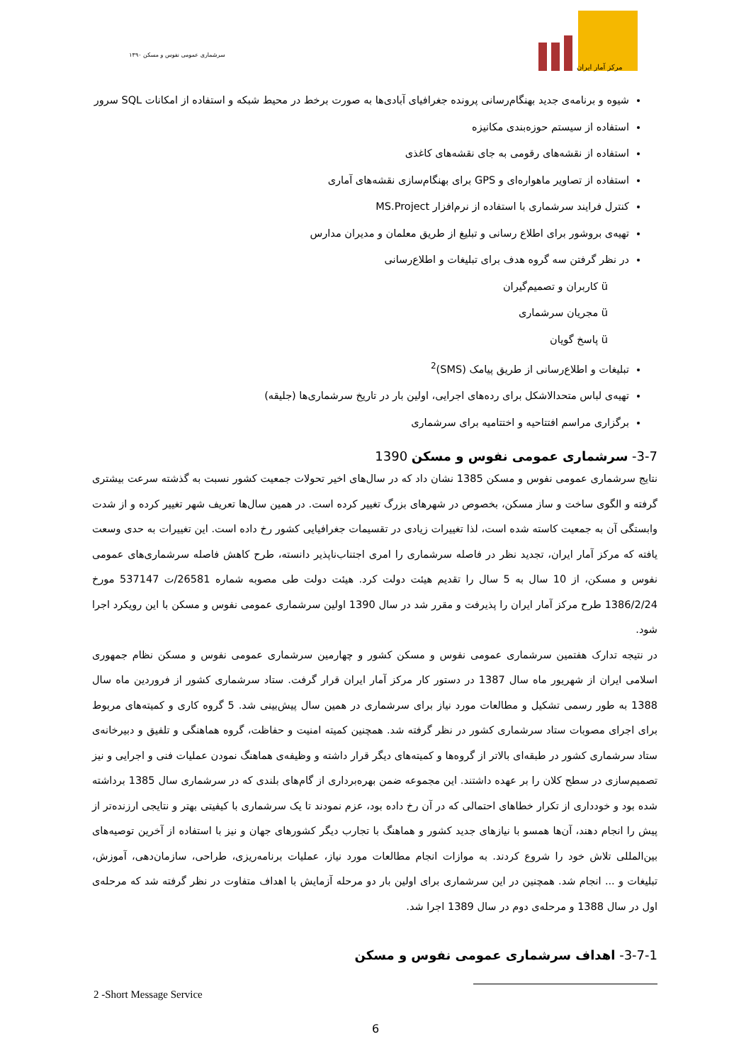سرشماری عمومی نفوس و مسکن ۱۳۹۰
مرکز آمار ایران
شیوه و برنامه‌ی جدید بهنگام‌رسانی پرونده جغرافیای آبادی‌ها به صورت برخط در محیط شبکه و استفاده از امکانات SQL سرور
استفاده از سیستم حوزه‌بندی مکانیزه
استفاده از نقشه‌های رقومی به جای نقشه‌های کاغذی
استفاده از تصاویر ماهواره‌ای و GPS برای بهنگام‌سازی نقشه‌های آماری
کنترل فرایند سرشماری با استفاده از نرم‌افزار MS.Project
تهیه‌ی بروشور برای اطلاع رسانی و تبلیغ از طریق معلمان و مدیران مدارس
در نظر گرفتن سه گروه هدف برای تبلیغات و اطلاع‌رسانی
ü کاربران و تصمیم‌گیران
ü مجریان سرشماری
ü پاسخ گویان
تبلیغات و اطلاع‌رسانی از طریق پیامک (SMS)<sup>2</sup>
تهیه‌ی لباس متحدالاشکل برای رده‌های اجرایی، اولین بار در تاریخ سرشماری‌ها (جلیقه)
برگزاری مراسم افتتاحیه و اختتامیه برای سرشماری
3-7- سرشماری عمومی نفوس و مسکن 1390
نتایج سرشماری عمومی نفوس و مسکن 1385 نشان داد که در سال‌های اخیر تحولات جمعیت کشور نسبت به گذشته سرعت بیشتری گرفته و الگوی ساخت و ساز مسکن، بخصوص در شهرهای بزرگ تغییر کرده است. در همین سال‌ها تعریف شهر تغییر کرده و از شدت وابستگی آن به جمعیت کاسته شده است، لذا تغییرات زیادی در تقسیمات جغرافیایی کشور رخ داده است. این تغییرات به حدی وسعت یافته که مرکز آمار ایران، تجدید نظر در فاصله سرشماری را امری اجتناب‌ناپذیر دانسته، طرح کاهش فاصله سرشماری‌های عمومی نفوس و مسکن، از 10 سال به 5 سال را تقدیم هیئت دولت کرد. هیئت دولت طی مصوبه شماره 26581/ت 537147 مورخ 1386/2/24 طرح مرکز آمار ایران را پذیرفت و مقرر شد در سال 1390 اولین سرشماری عمومی نفوس و مسکن با این رویکرد اجرا شود.
در نتیجه تدارک هفتمین سرشماری عمومی نفوس و مسکن کشور و چهارمین سرشماری عمومی نفوس و مسکن نظام جمهوری اسلامی ایران از شهریور ماه سال 1387 در دستور کار مرکز آمار ایران قرار گرفت. ستاد سرشماری کشور از فروردین ماه سال 1388 به طور رسمی تشکیل و مطالعات مورد نیاز برای سرشماری در همین سال پیش‌بینی شد. 5 گروه کاری و کمیته‌های مربوط برای اجرای مصوبات ستاد سرشماری کشور در نظر گرفته شد. همچنین کمیته امنیت و حفاظت، گروه هماهنگی و تلفیق و دبیرخانه‌ی ستاد سرشماری کشور در طبقه‌ای بالاتر از گروه‌ها و کمیته‌های دیگر قرار داشته و وظیفه‌ی هماهنگ نمودن عملیات فنی و اجرایی و نیز تصمیم‌سازی در سطح کلان را بر عهده داشتند. این مجموعه ضمن بهره‌برداری از گام‌های بلندی که در سرشماری سال 1385 برداشته شده بود و خودداری از تکرار خطاهای احتمالی که در آن رخ داده بود، عزم نمودند تا یک سرشماری با کیفیتی بهتر و نتایجی ارزنده‌تر از پیش را انجام دهند، آن‌ها همسو با نیازهای جدید کشور و هماهنگ با تجارب دیگر کشورهای جهان و نیز با استفاده از آخرین توصیه‌های بین‌المللی تلاش خود را شروع کردند. به موازات انجام مطالعات مورد نیاز، عملیات برنامه‌ریزی، طراحی، سازمان‌دهی، آموزش، تبلیغات و ... انجام شد. همچنین در این سرشماری برای اولین بار دو مرحله آزمایش با اهداف متفاوت در نظر گرفته شد که مرحله‌ی اول در سال 1388 و مرحله‌ی دوم در سال 1389 اجرا شد.
3-7-1- اهداف سرشماری عمومی نفوس و مسکن
2 -Short Message Service
6